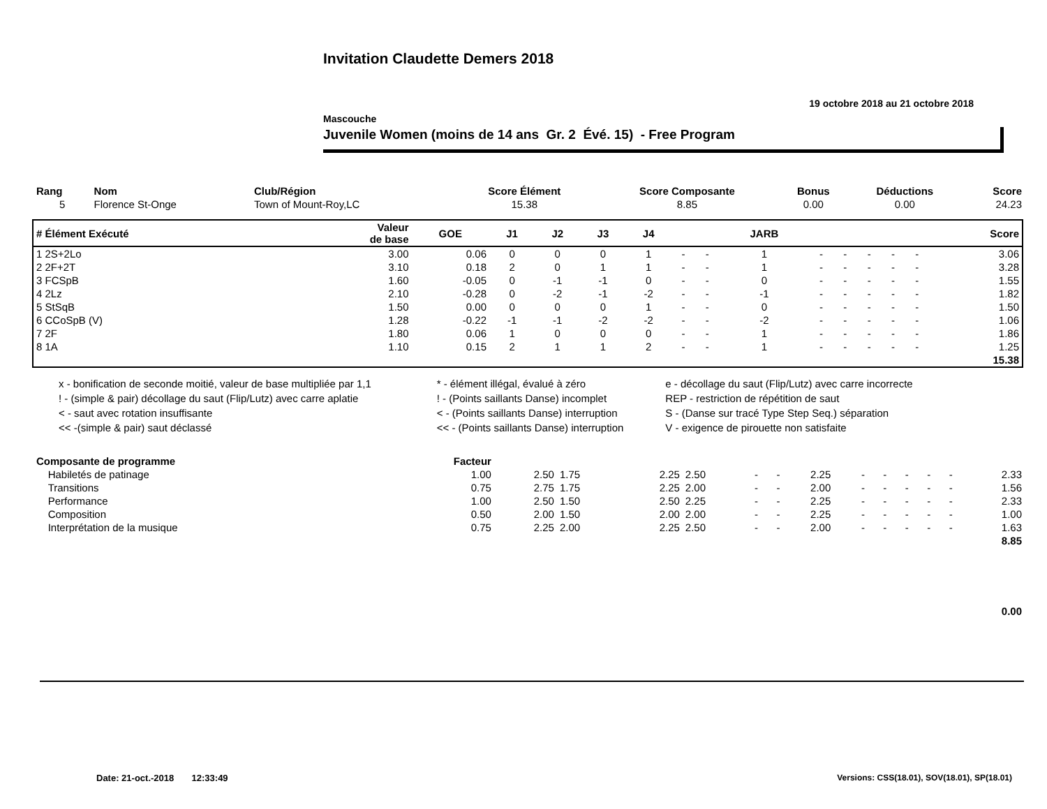Invitation Claudette Demers 2018
19 octobre 2018 au 21 octobre 2018
Mascouche
Juvenile Women (moins de 14 ans Gr. 2 Évé. 15) - Free Program
| Rang | Nom | Club/Région | Score Élément | Score Composante | Bonus | Déductions | Score |
| --- | --- | --- | --- | --- | --- | --- | --- |
| 5 | Florence St-Onge | Town of Mount-Roy,LC | 15.38 | 8.85 | 0.00 | 0.00 | 24.23 |
| # Élément Exécuté | Valeur de base | GOE | J1 | J2 | J3 | J4 | | | JARB | | | | | | Score |
| --- | --- | --- | --- | --- | --- | --- | --- | --- | --- | --- | --- | --- | --- | --- | --- |
| 1 2S+2Lo | 3.00 | 0.06 | 0 | 0 | 0 | 1 | - | - | 1 | - | - | - | - | - | 3.06 |
| 2 2F+2T | 3.10 | 0.18 | 2 | 0 | 1 | 1 | - | - | 1 | - | - | - | - | - | 3.28 |
| 3 FCSpB | 1.60 | -0.05 | 0 | -1 | -1 | 0 | - | - | 0 | - | - | - | - | - | 1.55 |
| 4 2Lz | 2.10 | -0.28 | 0 | -2 | -1 | -2 | - | - | -1 | - | - | - | - | - | 1.82 |
| 5 StSqB | 1.50 | 0.00 | 0 | 0 | 0 | 1 | - | - | 0 | - | - | - | - | - | 1.50 |
| 6 CCoSpB (V) | 1.28 | -0.22 | -1 | -1 | -2 | -2 | - | - | -2 | - | - | - | - | - | 1.06 |
| 7 2F | 1.80 | 0.06 | 1 | 0 | 0 | 0 | - | - | 1 | - | - | - | - | - | 1.86 |
| 8 1A | 1.10 | 0.15 | 2 | 1 | 1 | 2 | - | - | 1 | - | - | - | - | - | 1.25 |
| | | | | | | | | | | | | | | | 15.38 |
| x - bonification de seconde moitié, valeur de base multipliée par 1,1 | * - élément illégal, évalué à zéro | e - décollage du saut (Flip/Lutz) avec carre incorrecte |
| ! - (simple & pair) décollage du saut (Flip/Lutz) avec carre aplatie | ! - (Points saillants Danse) incomplet | REP - restriction de répétition de saut |
| < - saut avec rotation insuffisante | < - (Points saillants Danse) interruption | S - (Danse sur tracé Type Step Seq.) séparation |
| << -(simple & pair) saut déclassé | << - (Points saillants Danse) interruption | V - exigence de pirouette non satisfaite |
| Composante de programme | Facteur | | | | | | | | | | | | | |
| --- | --- | --- | --- | --- | --- | --- | --- | --- | --- | --- | --- | --- | --- | --- |
| Habiletés de patinage | 1.00 | 2.50 | 1.75 | 2.25 | 2.50 | - | - | 2.25 | - | - | - | - | - | 2.33 |
| Transitions | 0.75 | 2.75 | 1.75 | 2.25 | 2.00 | - | - | 2.00 | - | - | - | - | - | 1.56 |
| Performance | 1.00 | 2.50 | 1.50 | 2.50 | 2.25 | - | - | 2.25 | - | - | - | - | - | 2.33 |
| Composition | 0.50 | 2.00 | 1.50 | 2.00 | 2.00 | - | - | 2.25 | - | - | - | - | - | 1.00 |
| Interprétation de la musique | 0.75 | 2.25 | 2.00 | 2.25 | 2.50 | - | - | 2.00 | - | - | - | - | - | 1.63 |
| | | | | | | | | | | | | | | 8.85 |
| | | | | | | | | | | | | | | 0.00 |
Date: 21-oct.-2018 12:33:49 Versions: CSS(18.01), SOV(18.01), SP(18.01)